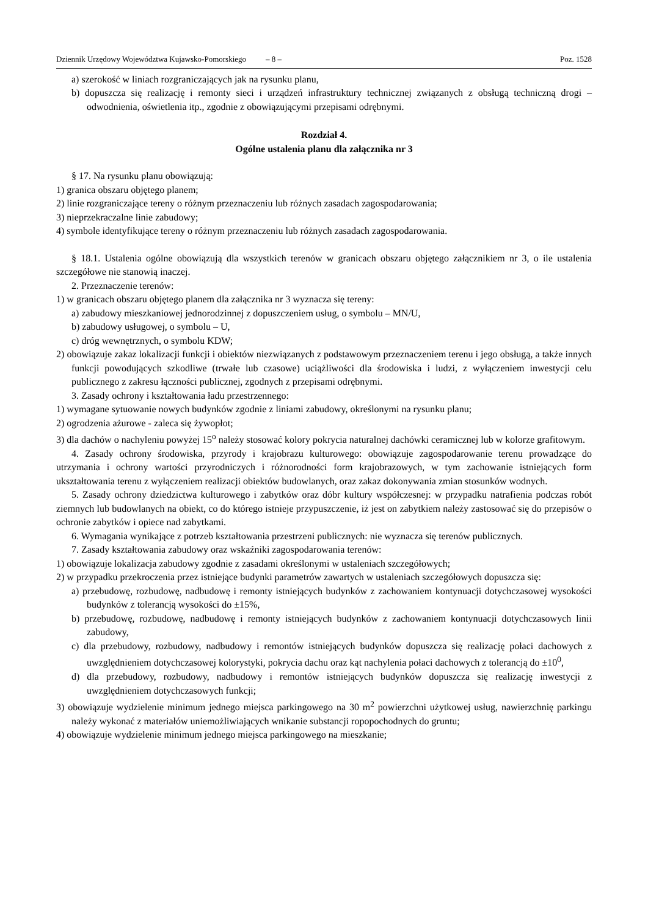Dziennik Urzędowy Województwa Kujawsko-Pomorskiego – 8 – Poz. 1528
a) szerokość w liniach rozgraniczających jak na rysunku planu,
b) dopuszcza się realizację i remonty sieci i urządzeń infrastruktury technicznej związanych z obsługą techniczną drogi – odwodnienia, oświetlenia itp., zgodnie z obowiązującymi przepisami odrębnymi.
Rozdział 4.
Ogólne ustalenia planu dla załącznika nr 3
§ 17. Na rysunku planu obowiązują:
1) granica obszaru objętego planem;
2) linie rozgraniczające tereny o różnym przeznaczeniu lub różnych zasadach zagospodarowania;
3) nieprzekraczalne linie zabudowy;
4) symbole identyfikujące tereny o różnym przeznaczeniu lub różnych zasadach zagospodarowania.
§ 18.1. Ustalenia ogólne obowiązują dla wszystkich terenów w granicach obszaru objętego załącznikiem nr 3, o ile ustalenia szczegółowe nie stanowią inaczej.
2. Przeznaczenie terenów:
1) w granicach obszaru objętego planem dla załącznika nr 3 wyznacza się tereny:
a) zabudowy mieszkaniowej jednorodzinnej z dopuszczeniem usług, o symbolu – MN/U,
b) zabudowy usługowej, o symbolu – U,
c) dróg wewnętrznych, o symbolu KDW;
2) obowiązuje zakaz lokalizacji funkcji i obiektów niezwiązanych z podstawowym przeznaczeniem terenu i jego obsługą, a także innych funkcji powodujących szkodliwe (trwałe lub czasowe) uciążliwości dla środowiska i ludzi, z wyłączeniem inwestycji celu publicznego z zakresu łączności publicznej, zgodnych z przepisami odrębnymi.
3. Zasady ochrony i kształtowania ładu przestrzennego:
1) wymagane sytuowanie nowych budynków zgodnie z liniami zabudowy, określonymi na rysunku planu;
2) ogrodzenia ażurowe - zaleca się żywopłot;
3) dla dachów o nachyleniu powyżej 15<sup>o</sup> należy stosować kolory pokrycia naturalnej dachówki ceramicznej lub w kolorze grafitowym.
4. Zasady ochrony środowiska, przyrody i krajobrazu kulturowego: obowiązuje zagospodarowanie terenu prowadzące do utrzymania i ochrony wartości przyrodniczych i różnorodności form krajobrazowych, w tym zachowanie istniejących form ukształtowania terenu z wyłączeniem realizacji obiektów budowlanych, oraz zakaz dokonywania zmian stosunków wodnych.
5. Zasady ochrony dziedzictwa kulturowego i zabytków oraz dóbr kultury współczesnej: w przypadku natrafienia podczas robót ziemnych lub budowlanych na obiekt, co do którego istnieje przypuszczenie, iż jest on zabytkiem należy zastosować się do przepisów o ochronie zabytków i opiece nad zabytkami.
6. Wymagania wynikające z potrzeb kształtowania przestrzeni publicznych: nie wyznacza się terenów publicznych.
7. Zasady kształtowania zabudowy oraz wskaźniki zagospodarowania terenów:
1) obowiązuje lokalizacja zabudowy zgodnie z zasadami określonymi w ustaleniach szczegółowych;
2) w przypadku przekroczenia przez istniejące budynki parametrów zawartych w ustaleniach szczegółowych dopuszcza się:
a) przebudowę, rozbudowę, nadbudowę i remonty istniejących budynków z zachowaniem kontynuacji dotychczasowej wysokości budynków z tolerancją wysokości do ±15%,
b) przebudowę, rozbudowę, nadbudowę i remonty istniejących budynków z zachowaniem kontynuacji dotychczasowych linii zabudowy,
c) dla przebudowy, rozbudowy, nadbudowy i remontów istniejących budynków dopuszcza się realizację połaci dachowych z uwzględnieniem dotychczasowej kolorystyki, pokrycia dachu oraz kąt nachylenia połaci dachowych z tolerancją do ±10<sup>0</sup>,
d) dla przebudowy, rozbudowy, nadbudowy i remontów istniejących budynków dopuszcza się realizację inwestycji z uwzględnieniem dotychczasowych funkcji;
3) obowiązuje wydzielenie minimum jednego miejsca parkingowego na 30 m<sup>2</sup> powierzchni użytkowej usług, nawierzchnię parkingu należy wykonać z materiałów uniemożliwiających wnikanie substancji ropopochodnych do gruntu;
4) obowiązuje wydzielenie minimum jednego miejsca parkingowego na mieszkanie;